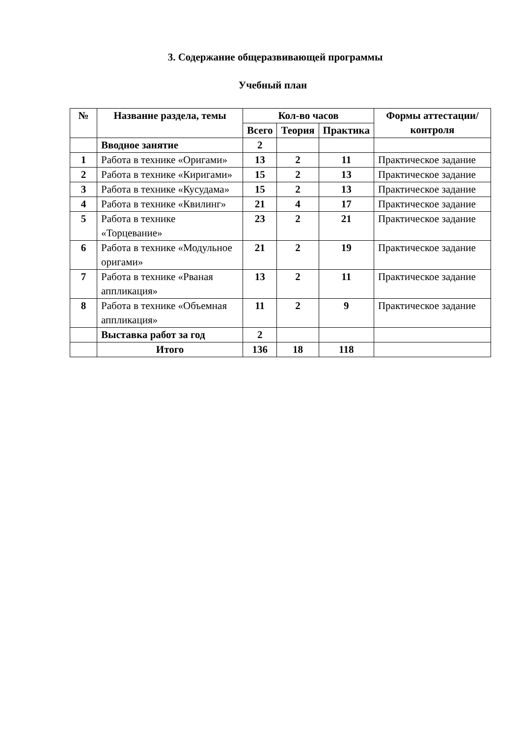3. Содержание общеразвивающей программы
Учебный план
| № | Название раздела, темы | Кол-во часов | | | Формы аттестации/ контроля |
| --- | --- | --- | --- | --- | --- |
| | | Всего | Теория | Практика | |
| | Вводное занятие | 2 | | | |
| 1 | Работа в технике «Оригами» | 13 | 2 | 11 | Практическое задание |
| 2 | Работа в технике «Киригами» | 15 | 2 | 13 | Практическое задание |
| 3 | Работа в технике «Кусудама» | 15 | 2 | 13 | Практическое задание |
| 4 | Работа в технике «Квилинг» | 21 | 4 | 17 | Практическое задание |
| 5 | Работа в технике «Торцевание» | 23 | 2 | 21 | Практическое задание |
| 6 | Работа в технике «Модульное оригами» | 21 | 2 | 19 | Практическое задание |
| 7 | Работа в технике «Рваная аппликация» | 13 | 2 | 11 | Практическое задание |
| 8 | Работа в технике «Объемная аппликация» | 11 | 2 | 9 | Практическое задание |
| | Выставка работ за год | 2 | | | |
| | Итого | 136 | 18 | 118 | |